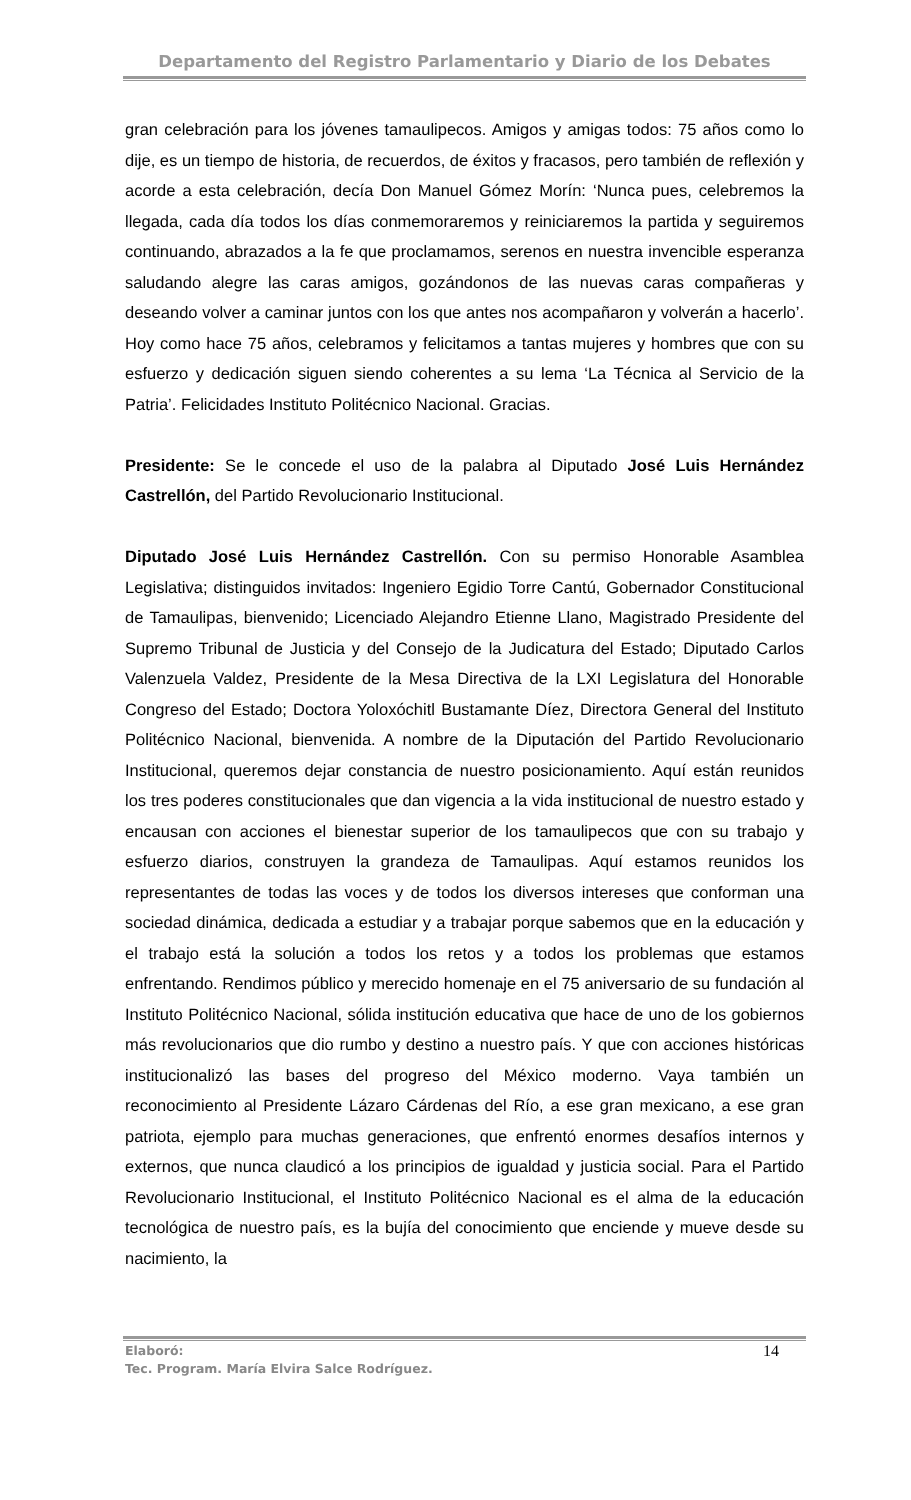Departamento del Registro Parlamentario y Diario de los Debates
gran celebración para los jóvenes tamaulipecos. Amigos y amigas todos: 75 años como lo dije, es un tiempo de historia, de recuerdos, de éxitos y fracasos, pero también de reflexión y acorde a esta celebración, decía Don Manuel Gómez Morín: ‘Nunca pues, celebremos la llegada, cada día todos los días conmemoraremos y reiniciaremos la partida y seguiremos continuando, abrazados a la fe que proclamamos, serenos en nuestra invencible esperanza saludando alegre las caras amigos, gozándonos de las nuevas caras compañeras y deseando volver a caminar juntos con los que antes nos acompañaron y volverán a hacerlo’. Hoy como hace 75 años, celebramos y felicitamos a tantas mujeres y hombres que con su esfuerzo y dedicación siguen siendo coherentes a su lema ‘La Técnica al Servicio de la Patria’. Felicidades Instituto Politécnico Nacional. Gracias.
Presidente: Se le concede el uso de la palabra al Diputado José Luis Hernández Castrellón, del Partido Revolucionario Institucional.
Diputado José Luis Hernández Castrellón. Con su permiso Honorable Asamblea Legislativa; distinguidos invitados: Ingeniero Egidio Torre Cantú, Gobernador Constitucional de Tamaulipas, bienvenido; Licenciado Alejandro Etienne Llano, Magistrado Presidente del Supremo Tribunal de Justicia y del Consejo de la Judicatura del Estado; Diputado Carlos Valenzuela Valdez, Presidente de la Mesa Directiva de la LXI Legislatura del Honorable Congreso del Estado; Doctora Yoloxóchitl Bustamante Díez, Directora General del Instituto Politécnico Nacional, bienvenida. A nombre de la Diputación del Partido Revolucionario Institucional, queremos dejar constancia de nuestro posicionamiento. Aquí están reunidos los tres poderes constitucionales que dan vigencia a la vida institucional de nuestro estado y encausan con acciones el bienestar superior de los tamaulipecos que con su trabajo y esfuerzo diarios, construyen la grandeza de Tamaulipas. Aquí estamos reunidos los representantes de todas las voces y de todos los diversos intereses que conforman una sociedad dinámica, dedicada a estudiar y a trabajar porque sabemos que en la educación y el trabajo está la solución a todos los retos y a todos los problemas que estamos enfrentando. Rendimos público y merecido homenaje en el 75 aniversario de su fundación al Instituto Politécnico Nacional, sólida institución educativa que hace de uno de los gobiernos más revolucionarios que dio rumbo y destino a nuestro país. Y que con acciones históricas institucionalizó las bases del progreso del México moderno. Vaya también un reconocimiento al Presidente Lázaro Cárdenas del Río, a ese gran mexicano, a ese gran patriota, ejemplo para muchas generaciones, que enfrentó enormes desafíos internos y externos, que nunca claudicó a los principios de igualdad y justicia social. Para el Partido Revolucionario Institucional, el Instituto Politécnico Nacional es el alma de la educación tecnológica de nuestro país, es la bujía del conocimiento que enciende y mueve desde su nacimiento, la
14 Elaboró:
Tec. Program. María Elvira Salce Rodríguez.